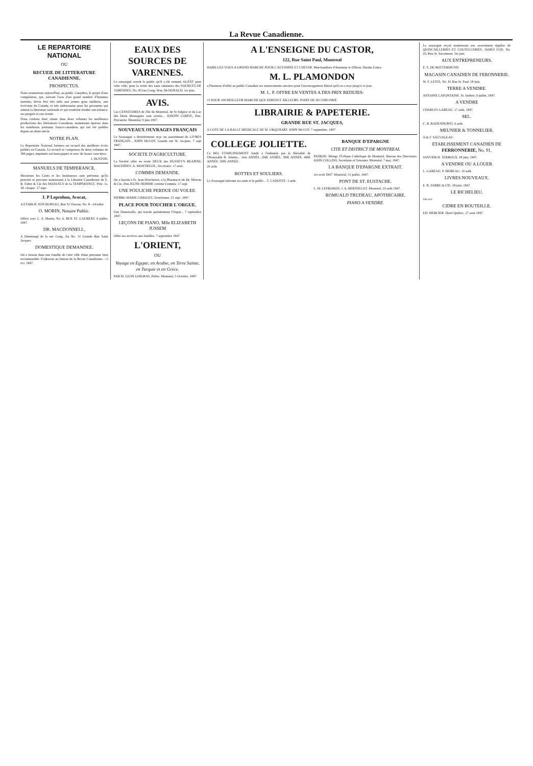La Revue Canadienne.
LE REPARTOIRE NATIONAL
OU
RECUEIL DE LITTERATURE CANADIENNE.
PROSPECTUS.
Nous soumettons aujourd'hui, au public Canadien, le projet d'une compilation, qui, suivant l'avis d'un grand nombre d'hommes instruits, devra être très utile aux jeunes gens studieux, aux écrivains du Canada, et très intéressante pour les personnes qui aiment la littérature nationale et qui voudront étudier son enfance, ses progrès et son avenir.
Nous voulons donc réunir dans deux volumes les meilleures productions des littérateurs Canadiens, maintenant éparses dans les nombreux journaux franco-canadiens qui ont été publiés depuis un demi-siècle.
NOTRE PLAN.
Le Repertoire National formera un recueil des meilleurs écrits publiés en Canada. Le recueil se composera de deux volumes de 384 pages, imprimés sur beau papier et avec de beaux caractères.
J. HUSTON.
MANUELS DE TEMPERANCE.
Messieurs les Curés et les Instituteurs sont prévenus qu'ils peuvent se procurer maintenant à la Librairie Canadienne de E. R. Fabre & Cie des MANUELS de la TEMPERANCE. Prix: 1s. 3d. chaque. 17 sept.
J. P Leprohon, Avocat,
A ETABLIE SON BUREAU, Rue St Vincent, No. 8—Octobre
O. MORIN, Notaire Public.
Office avec L. S. Martin, No. 6, RUE ST. LAURENT. 6 juillet, 1847.
DR. MACDONNELL,
A Déménagé de la rue Craig, Au No. 31 Grande Rue Saint Jacques.
DOMESTIQUE DEMANDEE.
On a besoin dans une famille de cette ville d'une personne bien recommandée. S'adresser au bureau de la Revue Canadienne.—5 oct. 1847.
EAUX DES SOURCES DE VARENNES.
Le soussigné avertit le public qu'il a été nommé AGENT pour cette ville, pour la vente des eaux salutaires des SOURCES DE VARENNES. No. 83 rue Craig. Wm. McDONALD. 1er juin.
AVIS.
Les CENSITAIRES de l'Ile de Montréal, de St Sulpice et du Lac des Deux Montagnes sont avertis... JOSEPH COMTE, Ptre. Procureur. Montréal, 9 juin 1847.
NOUVEAUX OUVRAGES FRANÇAIS
Le Soussigné a dernièrement reçu un assortiment de LIVRES FRANÇAIS... JOHN McCOY, Grande rue St. Jacques. 7 sept 1847.
SOCIETE D'AGRICULTURE.
La Société offre en vente DEUX des HUSSEY'S REAPING MACHINES. A. MONTREUIL, Secrétaire. 17 aout.
COMMIS DEMANDE.
On a besoin à St. Jean-Dorchester, à la Pharmacie du Dr. Moreau & Cie, d'un JEUNE HOMME comme Commis. 17 sept.
UNE POULICHE PERDUE OU VOLEE.
PIERRE-MARIE LIMOGES. Terrebonne, 21 sept. 1847.
PLACE POUR TOUCHER L'ORGUE.
Une Demoiselle, qui touche parfaitement l'Orgue... 7 septembre 1847.
LEÇONS DE PIANO, Mlle ELIZABETH JUSSEM
Offre ses services aux familles. 7 septembre 1847.
L'ORIENT,
OU
Voyage en Egypte, en Arabie, en Terre Sainte, en Turquie et en Grèce.
PAR M. LEON GINGRAS, Prêtre. Montréal, 5 Octobre, 1847.
A L'ENSEIGNE DU CASTOR,
122, Rue Saint Paul, Montreal
HABILLEZ-VOUS A GRAND MARCHE POUR L'AUTOMNE ET L'HIVER. Marchandises d'Automne et d'Hiver, Hardes Faites.
M. L. PLAMONDON
a l'honneur d'offrir au public Canadien ses remerciments sincères pour l'encouragement libéral qu'il en a reçu jusqu'à ce jour.
M. L. P. OFFRE EN VENTES A DES PRIX REDUIES:
15 POUR 100 MEILLEUR MARCHE QUE PARTOUT AILLEURS. POINT DE SECOND PRIX.
LIBRAIRIE & PAPETERIE.
GRANDE RUE ST. JACQUES,
A COTE DE LA HALLE MEDICALE DE M. URQUHART. JOHN McCOY. 7 septembre, 1847.
COLLEGE JOLIETTE.
Ce BEL ETABLISSEMENT fondé à l'industrie par la libéralité de l'Honorable B. Joliette... 1ère ANNÉE. 2ME ANNÉE. 3ME ANNÉE. 4ME ANNÉE. 5ME ANNÉE.
20 août.
BOTTES ET SOULIERS.
Le Soussigné informe ses amis et le public... T. CADOTTE. 3 août.
BANQUE D'EPARGNE
CITE ET DISTRICT DE MONTREAL
PATRON: Mongr. l'Evêque Catholique de Montréal. Bureau des Directeurs. JOHN COLLINS, Secrétaire et Trésorier. Montréal, 7 mai, 1847.
LA BANQUE D'EPARGNE EXTRAIT.
1er avril 1847. Montréal, 31 juillet, 1847.
PONT DE ST. EUSTACHE.
L. M. LEPROHON, J. A. BERTHELOT. Montréal, 10 août 1847.
ROMUALD TRUDEAU, APOTHICAIRE.
PIANO A VENDRE.
Le soussigné reçoit maintenant son assortiment régulier de QUINCAILLERIES ET COUTELLERIES. JAMES FOX, No. 20, Rue St. Sacrement. 1er juin.
AUX ENTREPRENEURS.
E. S. DE ROTTERMUND
MAGASIN CANADIEN DE FERONNERIE.
W. F. LESTE, No. 81 Rue St. Paul. 18 juin.
TERRE A VENDRE.
ANTOINE LAFONTAINE. St. Isidore, 9 juillet, 1847.
A VENDRE
CHARLES GAREAU. 17 août, 1847.
SEL.
C. R. RADENHURST. 6 août.
MEUNIER & TONNELIER.
A & T. SAUVAGEAU.
ETABLISSEMENT CANADIEN DE FERRONNERIE, No. 91,
JANVIER H. TERROUX. 18 juin, 1847.
A VENDRE OU A LOUER
L. GAREAU, P. MOREAU. 10 août.
LIVRES NOUVEAUX.
E. R. FABRE & CIE. 18 juin, 1847.
LE RICHELIEU.
1er oct.
CIDRE EN BOUTEILLE.
ED. MERCIER. Hotel Québec, 27 aout 1847.